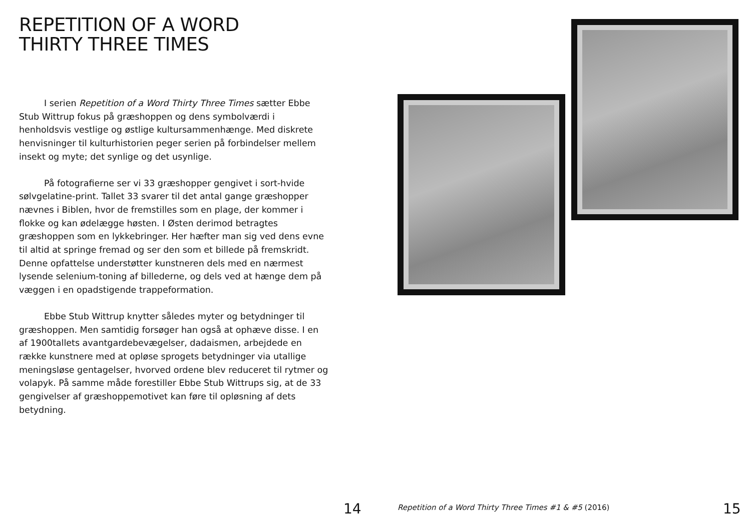REPETITION OF A WORD
THIRTY THREE TIMES
I serien Repetition of a Word Thirty Three Times sætter Ebbe Stub Wittrup fokus på græshoppen og dens symbolværdi i henholdsvis vestlige og østlige kultursammenhænge. Med diskrete henvisninger til kulturhistorien peger serien på forbindelser mellem insekt og myte; det synlige og det usynlige.
På fotografierne ser vi 33 græshopper gengivet i sort-hvide sølvgelatine-print. Tallet 33 svarer til det antal gange græshopper nævnes i Biblen, hvor de fremstilles som en plage, der kommer i flokke og kan ødelægge høsten. I Østen derimod betragtes græshoppen som en lykkebringer. Her hæfter man sig ved dens evne til altid at springe fremad og ser den som et billede på fremskridt. Denne opfattelse understøtter kunstneren dels med en nærmest lysende selenium-toning af billederne, og dels ved at hænge dem på væggen i en opadstigende trappeformation.
Ebbe Stub Wittrup knytter således myter og betydninger til græshoppen. Men samtidig forsøger han også at ophæve disse. I en af 1900tallets avantgardebevægelser, dadaismen, arbejdede en række kunstnere med at opløse sprogets betydninger via utallige meningsløse gentagelser, hvorved ordene blev reduceret til rytmer og volapyk. På samme måde forestiller Ebbe Stub Wittrups sig, at de 33 gengivelser af græshoppemotivet kan føre til opløsning af dets betydning.
14 Repetition of a Word Thirty Three Times #1 & #5 (2016) 15